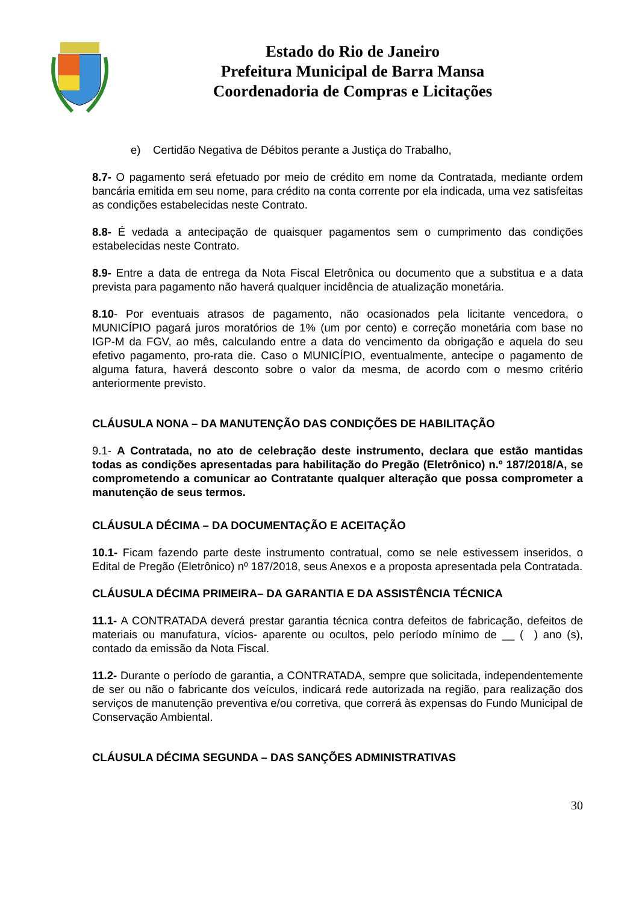Estado do Rio de Janeiro
Prefeitura Municipal de Barra Mansa
Coordenadoria de Compras e Licitações
e) Certidão Negativa de Débitos perante a Justiça do Trabalho,
8.7- O pagamento será efetuado por meio de crédito em nome da Contratada, mediante ordem bancária emitida em seu nome, para crédito na conta corrente por ela indicada, uma vez satisfeitas as condições estabelecidas neste Contrato.
8.8- É vedada a antecipação de quaisquer pagamentos sem o cumprimento das condições estabelecidas neste Contrato.
8.9- Entre a data de entrega da Nota Fiscal Eletrônica ou documento que a substitua e a data prevista para pagamento não haverá qualquer incidência de atualização monetária.
8.10- Por eventuais atrasos de pagamento, não ocasionados pela licitante vencedora, o MUNICÍPIO pagará juros moratórios de 1% (um por cento) e correção monetária com base no IGP-M da FGV, ao mês, calculando entre a data do vencimento da obrigação e aquela do seu efetivo pagamento, pro-rata die. Caso o MUNICÍPIO, eventualmente, antecipe o pagamento de alguma fatura, haverá desconto sobre o valor da mesma, de acordo com o mesmo critério anteriormente previsto.
CLÁUSULA NONA – DA MANUTENÇÃO DAS CONDIÇÕES DE HABILITAÇÃO
9.1- A Contratada, no ato de celebração deste instrumento, declara que estão mantidas todas as condições apresentadas para habilitação do Pregão (Eletrônico) n.º 187/2018/A, se comprometendo a comunicar ao Contratante qualquer alteração que possa comprometer a manutenção de seus termos.
CLÁUSULA DÉCIMA – DA DOCUMENTAÇÃO E ACEITAÇÃO
10.1- Ficam fazendo parte deste instrumento contratual, como se nele estivessem inseridos, o Edital de Pregão (Eletrônico) nº 187/2018, seus Anexos e a proposta apresentada pela Contratada.
CLÁUSULA DÉCIMA PRIMEIRA– DA GARANTIA E DA ASSISTÊNCIA TÉCNICA
11.1- A CONTRATADA deverá prestar garantia técnica contra defeitos de fabricação, defeitos de materiais ou manufatura, vícios- aparente ou ocultos, pelo período mínimo de __ ( ) ano (s), contado da emissão da Nota Fiscal.
11.2- Durante o período de garantia, a CONTRATADA, sempre que solicitada, independentemente de ser ou não o fabricante dos veículos, indicará rede autorizada na região, para realização dos serviços de manutenção preventiva e/ou corretiva, que correrá às expensas do Fundo Municipal de Conservação Ambiental.
CLÁUSULA DÉCIMA SEGUNDA – DAS SANÇÕES ADMINISTRATIVAS
30